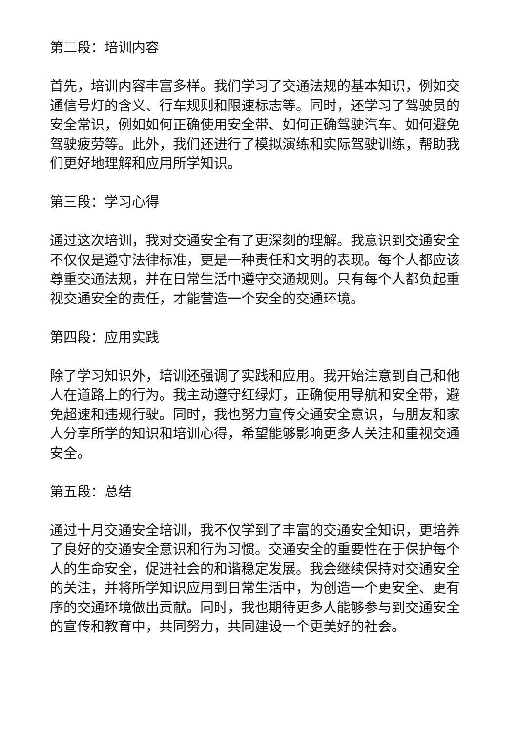第二段：培训内容
首先，培训内容丰富多样。我们学习了交通法规的基本知识，例如交通信号灯的含义、行车规则和限速标志等。同时，还学习了驾驶员的安全常识，例如如何正确使用安全带、如何正确驾驶汽车、如何避免驾驶疲劳等。此外，我们还进行了模拟演练和实际驾驶训练，帮助我们更好地理解和应用所学知识。
第三段：学习心得
通过这次培训，我对交通安全有了更深刻的理解。我意识到交通安全不仅仅是遵守法律标准，更是一种责任和文明的表现。每个人都应该尊重交通法规，并在日常生活中遵守交通规则。只有每个人都负起重视交通安全的责任，才能营造一个安全的交通环境。
第四段：应用实践
除了学习知识外，培训还强调了实践和应用。我开始注意到自己和他人在道路上的行为。我主动遵守红绿灯，正确使用导航和安全带，避免超速和违规行驶。同时，我也努力宣传交通安全意识，与朋友和家人分享所学的知识和培训心得，希望能够影响更多人关注和重视交通安全。
第五段：总结
通过十月交通安全培训，我不仅学到了丰富的交通安全知识，更培养了良好的交通安全意识和行为习惯。交通安全的重要性在于保护每个人的生命安全，促进社会的和谐稳定发展。我会继续保持对交通安全的关注，并将所学知识应用到日常生活中，为创造一个更安全、更有序的交通环境做出贡献。同时，我也期待更多人能够参与到交通安全的宣传和教育中，共同努力，共同建设一个更美好的社会。